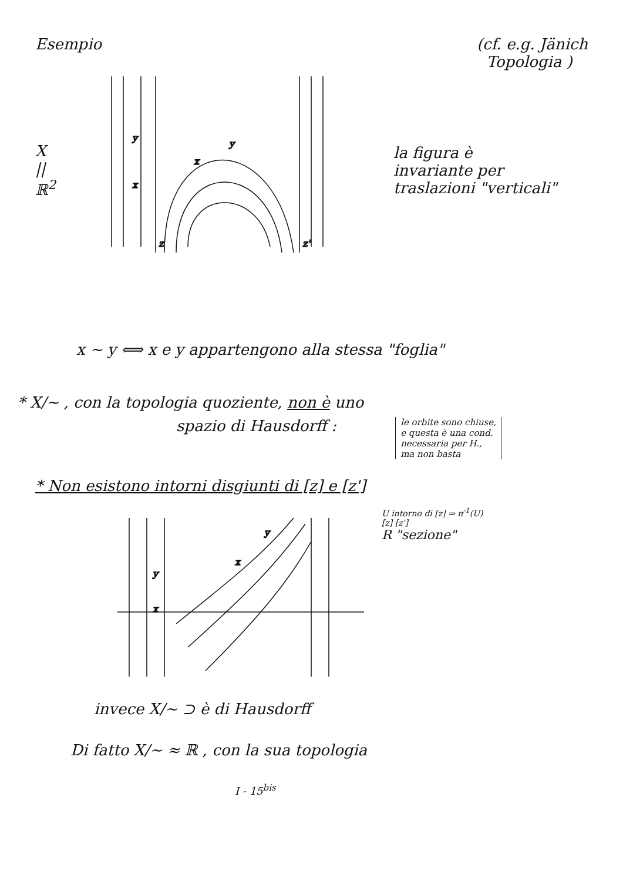Esempio (cf. e.g. Jänich
Topologia )
X
||
ℝ<sup>2</sup>
y
x
x
y
z
z'
la figura è
invariante per
traslazioni "verticali"
x ~ y ⟺ x e y appartengono alla stessa "foglia"
* X/~ , con la topologia quoziente, non è uno
spazio di Hausdorff :
le orbite sono chiuse,
e questa è una cond.
necessaria per H.,
ma non basta
* Non esistono intorni disgiunti di [z] e [z']
y
x
y
x
U intorno di [z] ⇒ π<sup>-1</sup>(U)
[z] [z']
R "sezione"
invece X/~ ⊃ è di Hausdorff
Di fatto X/~ ≈ ℝ , con la sua topologia
I - 15<sup>bis</sup>